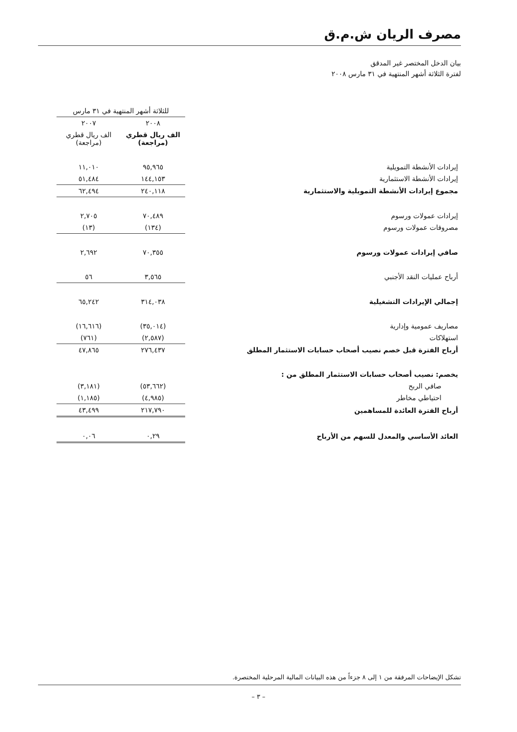مصرف الريان ش.م.ق
بيان الدخل المختصر غير المدقق
لفترة الثلاثة أشهر المنتهية في ٣١ مارس ٢٠٠٨
| | للثلاثة أشهر المنتهية في ٣١ مارس | |
| --- | --- | --- |
| | ٢٠٠٨ | ٢٠٠٧ |
| | الف ريال قطري (مراجعة) | الف ريال قطري (مراجعة) |
| إيرادات الأنشطة التمويلية | ٩٥,٩٦٥ | ١١,٠١٠ |
| إيرادات الأنشطة الاستثمارية | ١٤٤,١٥٣ | ٥١,٤٨٤ |
| مجموع إيرادات الأنشطة التمويلية والاستثمارية | ٢٤٠,١١٨ | ٦٢,٤٩٤ |
| إيرادات عمولات ورسوم | ٧٠,٤٨٩ | ٢,٧٠٥ |
| مصروفات عمولات ورسوم | (١٣٤) | (١٣) |
| صافي إيرادات عمولات ورسوم | ٧٠,٣٥٥ | ٢,٦٩٢ |
| أرباح عمليات النقد الأجنبي | ٣,٥٦٥ | ٥٦ |
| إجمالي الإيرادات التشغيلية | ٣١٤,٠٣٨ | ٦٥,٢٤٢ |
| مصاريف عمومية وإدارية | (٣٥,٠١٤) | (١٦,٦١٦) |
| استهلاكات | (٢,٥٨٧) | (٧٦١) |
| أرباح الفترة قبل خصم نصيب أصحاب حسابات الاستثمار المطلق | ٢٧٦,٤٣٧ | ٤٧,٨٦٥ |
| يخصم: نصيب أصحاب حسابات الاستثمار المطلق من : | | |
| صافي الربح | (٥٣,٦٦٢) | (٣,١٨١) |
| احتياطي مخاطر | (٤,٩٨٥) | (١,١٨٥) |
| أرباح الفترة العائدة للمساهمين | ٢١٧,٧٩٠ | ٤٣,٤٩٩ |
| العائد الأساسي والمعدل للسهم من الأرباح | ٠,٢٩ | ٠,٠٦ |
تشكل الإيضاحات المرفقة من ١ إلى ٨ جزءاً من هذه البيانات المالية المرحلية المختصرة.
– ٣ –